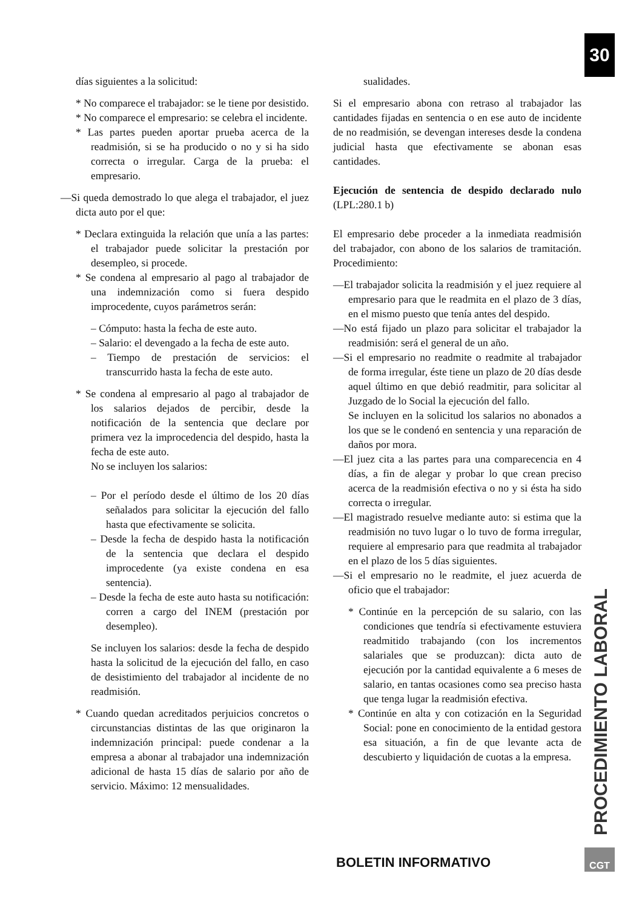30
días siguientes a la solicitud:
* No comparece el trabajador: se le tiene por desistido.
* No comparece el empresario: se celebra el incidente.
* Las partes pueden aportar prueba acerca de la readmisión, si se ha producido o no y si ha sido correcta o irregular. Carga de la prueba: el empresario.
—Si queda demostrado lo que alega el trabajador, el juez dicta auto por el que:
* Declara extinguida la relación que unía a las partes: el trabajador puede solicitar la prestación por desempleo, si procede.
* Se condena al empresario al pago al trabajador de una indemnización como si fuera despido improcedente, cuyos parámetros serán:
– Cómputo: hasta la fecha de este auto.
– Salario: el devengado a la fecha de este auto.
– Tiempo de prestación de servicios: el transcurrido hasta la fecha de este auto.
* Se condena al empresario al pago al trabajador de los salarios dejados de percibir, desde la notificación de la sentencia que declare por primera vez la improcedencia del despido, hasta la fecha de este auto.
No se incluyen los salarios:
– Por el período desde el último de los 20 días señalados para solicitar la ejecución del fallo hasta que efectivamente se solicita.
– Desde la fecha de despido hasta la notificación de la sentencia que declara el despido improcedente (ya existe condena en esa sentencia).
– Desde la fecha de este auto hasta su notificación: corren a cargo del INEM (prestación por desempleo).
Se incluyen los salarios: desde la fecha de despido hasta la solicitud de la ejecución del fallo, en caso de desistimiento del trabajador al incidente de no readmisión.
* Cuando quedan acreditados perjuicios concretos o circunstancias distintas de las que originaron la indemnización principal: puede condenar a la empresa a abonar al trabajador una indemnización adicional de hasta 15 días de salario por año de servicio. Máximo: 12 mensualidades.
sualidades.
Si el empresario abona con retraso al trabajador las cantidades fijadas en sentencia o en ese auto de incidente de no readmisión, se devengan intereses desde la condena judicial hasta que efectivamente se abonan esas cantidades.
Ejecución de sentencia de despido declarado nulo (LPL:280.1 b)
El empresario debe proceder a la inmediata readmisión del trabajador, con abono de los salarios de tramitación. Procedimiento:
—El trabajador solicita la readmisión y el juez requiere al empresario para que le readmita en el plazo de 3 días, en el mismo puesto que tenía antes del despido.
—No está fijado un plazo para solicitar el trabajador la readmisión: será el general de un año.
—Si el empresario no readmite o readmite al trabajador de forma irregular, éste tiene un plazo de 20 días desde aquel último en que debió readmitir, para solicitar al Juzgado de lo Social la ejecución del fallo.
Se incluyen en la solicitud los salarios no abonados a los que se le condenó en sentencia y una reparación de daños por mora.
—El juez cita a las partes para una comparecencia en 4 días, a fin de alegar y probar lo que crean preciso acerca de la readmisión efectiva o no y si ésta ha sido correcta o irregular.
—El magistrado resuelve mediante auto: si estima que la readmisión no tuvo lugar o lo tuvo de forma irregular, requiere al empresario para que readmita al trabajador en el plazo de los 5 días siguientes.
—Si el empresario no le readmite, el juez acuerda de oficio que el trabajador:
* Continúe en la percepción de su salario, con las condiciones que tendría si efectivamente estuviera readmitido trabajando (con los incrementos salariales que se produzcan): dicta auto de ejecución por la cantidad equivalente a 6 meses de salario, en tantas ocasiones como sea preciso hasta que tenga lugar la readmisión efectiva.
* Continúe en alta y con cotización en la Seguridad Social: pone en conocimiento de la entidad gestora esa situación, a fin de que levante acta de descubierto y liquidación de cuotas a la empresa.
PROCEDIMIENTO LABORAL
BOLETIN INFORMATIVO
CGT